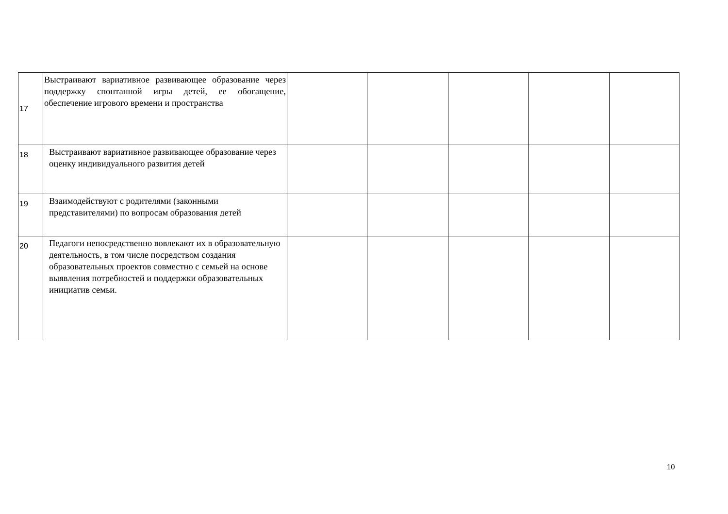| 17 | Выстраивают вариативное развивающее образование через поддержку спонтанной игры детей, ее обогащение, обеспечение игрового времени и пространства | | | | | |
| 18 | Выстраивают вариативное развивающее образование через оценку индивидуального развития детей | | | | | |
| 19 | Взаимодействуют с родителями (законными представителями) по вопросам образования детей | | | | | |
| 20 | Педагоги непосредственно вовлекают их в образовательную деятельность, в том числе посредством создания образовательных проектов совместно с семьей на основе выявления потребностей и поддержки образовательных инициатив семьи. | | | | | |
10